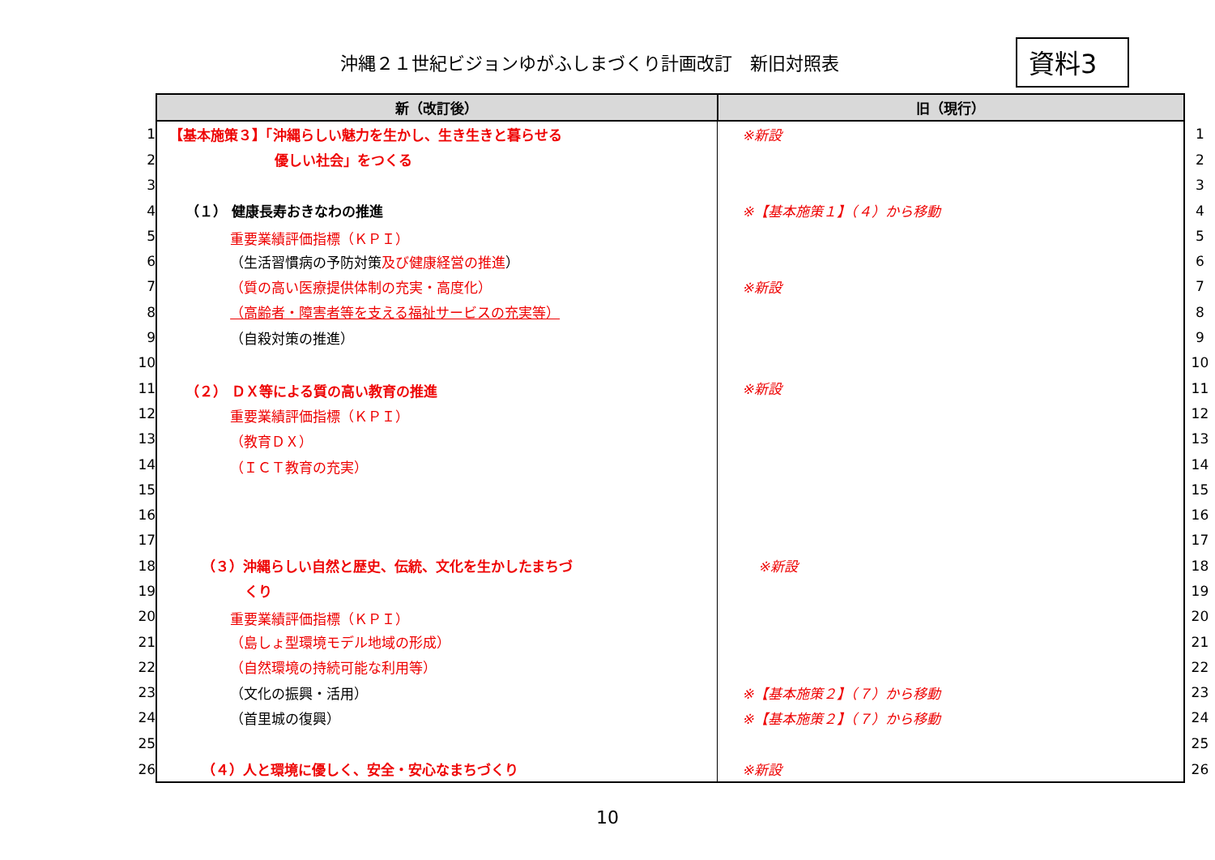沖縄２１世紀ビジョンゆがふしまづくり計画改訂　新旧対照表
資料3
| | 新（改訂後） | 旧（現行） | |
| 1 | 【基本施策３】「沖縄らしい魅力を生かし、生き生きと暮らせる | ※新設 | 1 |
| 2 | 優しい社会」をつくる | | 2 |
| 3 | | | 3 |
| 4 | （１） 健康長寿おきなわの推進 | ※【基本施策１】（４）から移動 | 4 |
| 5 | 重要業績評価指標（ＫＰＩ） | | 5 |
| 6 | （生活習慣病の予防対策 及び健康経営の推進 ） | | 6 |
| 7 | （質の高い医療提供体制の充実・高度化） | ※新設 | 7 |
| 8 | （高齢者・障害者等を支える福祉サービスの充実等） | | 8 |
| 9 | （自殺対策の推進） | | 9 |
| 10 | | | 10 |
| 11 | （２） ＤＸ等による質の高い教育の推進 | ※新設 | 11 |
| 12 | 重要業績評価指標（ＫＰＩ） | | 12 |
| 13 | （教育ＤＸ） | | 13 |
| 14 | （ＩＣＴ教育の充実） | | 14 |
| 15 | | | 15 |
| 16 | | | 16 |
| 17 | | | 17 |
| 18 | （３）沖縄らしい自然と歴史、伝統、文化を生かしたまちづ | ※新設 | 18 |
| 19 | くり | | 19 |
| 20 | 重要業績評価指標（ＫＰＩ） | | 20 |
| 21 | （島しょ型環境モデル地域の形成） | | 21 |
| 22 | （自然環境の持続可能な利用等） | | 22 |
| 23 | （文化の振興・活用） | ※【基本施策２】（７）から移動 | 23 |
| 24 | （首里城の復興） | ※【基本施策２】（７）から移動 | 24 |
| 25 | | | 25 |
| 26 | （４）人と環境に優しく、安全・安心なまちづくり | ※新設 | 26 |
10